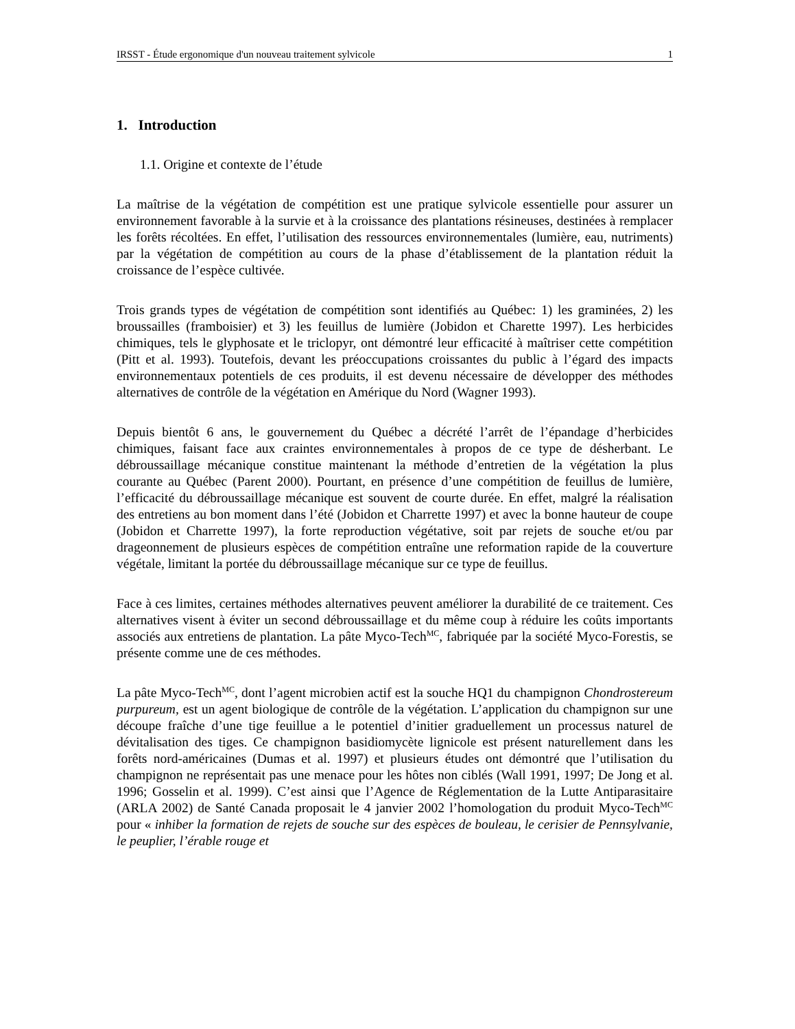IRSST - Étude ergonomique d'un nouveau traitement sylvicole 1
1. Introduction
1.1. Origine et contexte de l’étude
La maîtrise de la végétation de compétition est une pratique sylvicole essentielle pour assurer un environnement favorable à la survie et à la croissance des plantations résineuses, destinées à remplacer les forêts récoltées. En effet, l’utilisation des ressources environnementales (lumière, eau, nutriments) par la végétation de compétition au cours de la phase d’établissement de la plantation réduit la croissance de l’espèce cultivée.
Trois grands types de végétation de compétition sont identifiés au Québec: 1) les graminées, 2) les broussailles (framboisier) et 3) les feuillus de lumière (Jobidon et Charette 1997). Les herbicides chimiques, tels le glyphosate et le triclopyr, ont démontré leur efficacité à maîtriser cette compétition (Pitt et al. 1993). Toutefois, devant les préoccupations croissantes du public à l’égard des impacts environnementaux potentiels de ces produits, il est devenu nécessaire de développer des méthodes alternatives de contrôle de la végétation en Amérique du Nord (Wagner 1993).
Depuis bientôt 6 ans, le gouvernement du Québec a décrété l’arrêt de l’épandage d’herbicides chimiques, faisant face aux craintes environnementales à propos de ce type de désherbant. Le débroussaillage mécanique constitue maintenant la méthode d’entretien de la végétation la plus courante au Québec (Parent 2000). Pourtant, en présence d’une compétition de feuillus de lumière, l’efficacité du débroussaillage mécanique est souvent de courte durée. En effet, malgré la réalisation des entretiens au bon moment dans l’été (Jobidon et Charrette 1997) et avec la bonne hauteur de coupe (Jobidon et Charrette 1997), la forte reproduction végétative, soit par rejets de souche et/ou par drageonnement de plusieurs espèces de compétition entraîne une reformation rapide de la couverture végétale, limitant la portée du débroussaillage mécanique sur ce type de feuillus.
Face à ces limites, certaines méthodes alternatives peuvent améliorer la durabilité de ce traitement. Ces alternatives visent à éviter un second débroussaillage et du même coup à réduire les coûts importants associés aux entretiens de plantation. La pâte Myco-Tech<sup>MC</sup>, fabriquée par la société Myco-Forestis, se présente comme une de ces méthodes.
La pâte Myco-Tech<sup>MC</sup>, dont l’agent microbien actif est la souche HQ1 du champignon Chondrostereum purpureum, est un agent biologique de contrôle de la végétation. L’application du champignon sur une découpe fraîche d’une tige feuillue a le potentiel d’initier graduellement un processus naturel de dévitalisation des tiges. Ce champignon basidiomycète lignicole est présent naturellement dans les forêts nord-américaines (Dumas et al. 1997) et plusieurs études ont démontré que l’utilisation du champignon ne représentait pas une menace pour les hôtes non ciblés (Wall 1991, 1997; De Jong et al. 1996; Gosselin et al. 1999). C’est ainsi que l’Agence de Réglementation de la Lutte Antiparasitaire (ARLA 2002) de Santé Canada proposait le 4 janvier 2002 l’homologation du produit Myco-Tech<sup>MC</sup> pour « inhiber la formation de rejets de souche sur des espèces de bouleau, le cerisier de Pennsylvanie, le peuplier, l’érable rouge et